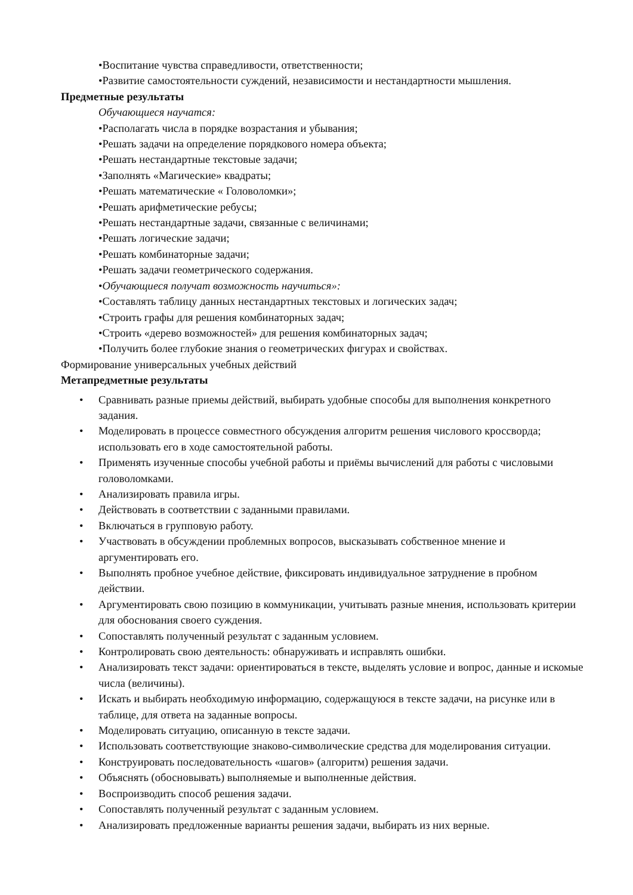•Воспитание чувства справедливости, ответственности;
•Развитие самостоятельности суждений, независимости и нестандартности мышления.
Предметные результаты
Обучающиеся научатся:
•Располагать числа в порядке возрастания и убывания;
•Решать задачи на определение порядкового номера объекта;
•Решать нестандартные текстовые задачи;
•Заполнять «Магические» квадраты;
•Решать математические « Головоломки»;
•Решать арифметические ребусы;
•Решать нестандартные задачи, связанные с величинами;
•Решать логические задачи;
•Решать комбинаторные задачи;
•Решать задачи геометрического содержания.
•Обучающиеся получат возможность научиться»:
•Составлять таблицу данных нестандартных текстовых и логических задач;
•Строить графы для решения комбинаторных задач;
•Строить «дерево возможностей» для решения комбинаторных задач;
•Получить более глубокие знания о геометрических фигурах и свойствах.
Формирование универсальных учебных действий
Метапредметные результаты
• Сравнивать разные приемы действий, выбирать удобные способы для выполнения конкретного задания.
• Моделировать в процессе совместного обсуждения алгоритм решения числового кроссворда; использовать его в ходе самостоятельной работы.
• Применять изученные способы учебной работы и приёмы вычислений для работы с числовыми головоломками.
• Анализировать правила игры.
• Действовать в соответствии с заданными правилами.
• Включаться в групповую работу.
• Участвовать в обсуждении проблемных вопросов, высказывать собственное мнение и аргументировать его.
• Выполнять пробное учебное действие, фиксировать индивидуальное затруднение в пробном действии.
• Аргументировать свою позицию в коммуникации, учитывать разные мнения, использовать критерии для обоснования своего суждения.
• Сопоставлять полученный результат с заданным условием.
• Контролировать свою деятельность: обнаруживать и исправлять ошибки.
• Анализировать текст задачи: ориентироваться в тексте, выделять условие и вопрос, данные и искомые числа (величины).
• Искать и выбирать необходимую информацию, содержащуюся в тексте задачи, на рисунке или в таблице, для ответа на заданные вопросы.
• Моделировать ситуацию, описанную в тексте задачи.
• Использовать соответствующие знаково-символические средства для моделирования ситуации.
• Конструировать последовательность «шагов» (алгоритм) решения задачи.
• Объяснять (обосновывать) выполняемые и выполненные действия.
• Воспроизводить способ решения задачи.
• Сопоставлять полученный результат с заданным условием.
• Анализировать предложенные варианты решения задачи, выбирать из них верные.